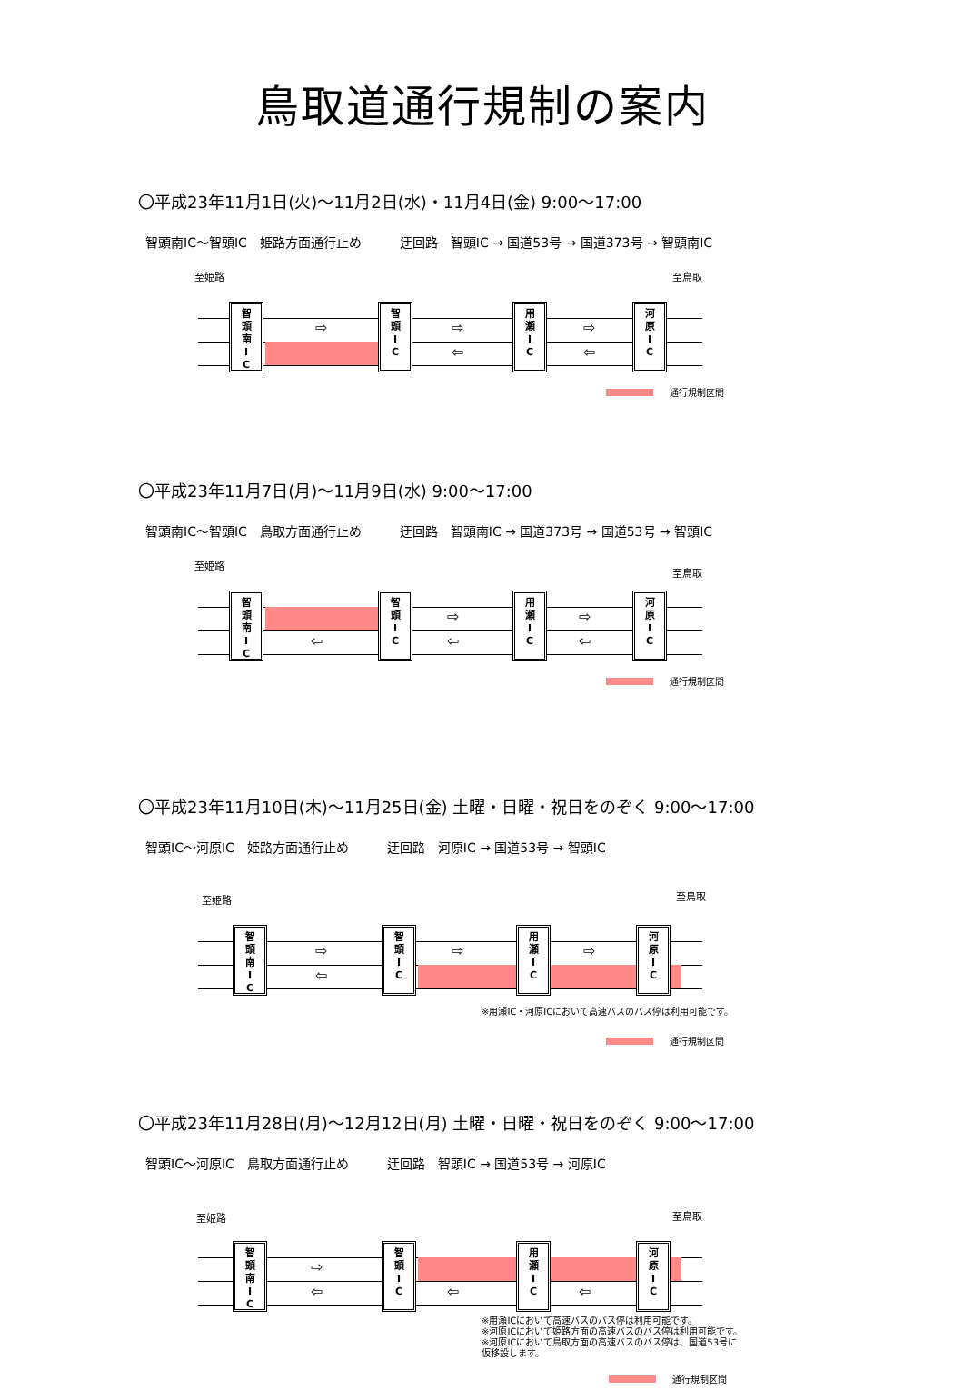鳥取道通行規制の案内
〇平成23年11月1日(火)～11月2日(水)・11月4日(金) 9:00～17:00
智頭南IC～智頭IC　姫路方面通行止め　　　迂回路　智頭IC → 国道53号 → 国道373号 → 智頭南IC
至姫路 至鳥取
智
頭
南
I
C
智
頭
I
C
用
瀬
I
C
河
原
I
C
⇨ ⇨
⇦
⇨
⇦
通行規制区間
〇平成23年11月7日(月)～11月9日(水) 9:00～17:00
智頭南IC～智頭IC　鳥取方面通行止め　　　迂回路　智頭南IC → 国道373号 → 国道53号 → 智頭IC
至姫路
至鳥取
智
頭
南
I
C
智
頭
I
C
用
瀬
I
C
河
原
I
C
⇦
⇨
⇦
⇨
⇦
通行規制区間
〇平成23年11月10日(木)～11月25日(金) 土曜・日曜・祝日をのぞく 9:00～17:00
智頭IC～河原IC　姫路方面通行止め　　　迂回路　河原IC → 国道53号 → 智頭IC
至姫路 至鳥取
智
頭
南
I
C
智
頭
I
C
用
瀬
I
C
河
原
I
C
⇨
⇦
⇨ ⇨
※用瀬IC・河原ICにおいて高速バスのバス停は利用可能です。
通行規制区間
〇平成23年11月28日(月)～12月12日(月) 土曜・日曜・祝日をのぞく 9:00～17:00
智頭IC～河原IC　鳥取方面通行止め　　　迂回路　智頭IC → 国道53号 → 河原IC
至姫路 至鳥取
智
頭
南
I
C
智
頭
I
C
用
瀬
I
C
河
原
I
C
⇨
⇦ ⇦ ⇦
※用瀬ICにおいて高速バスのバス停は利用可能です。
※河原ICにおいて姫路方面の高速バスのバス停は利用可能です。
※河原ICにおいて鳥取方面の高速バスのバス停は、国道53号に
仮移設します。
通行規制区間